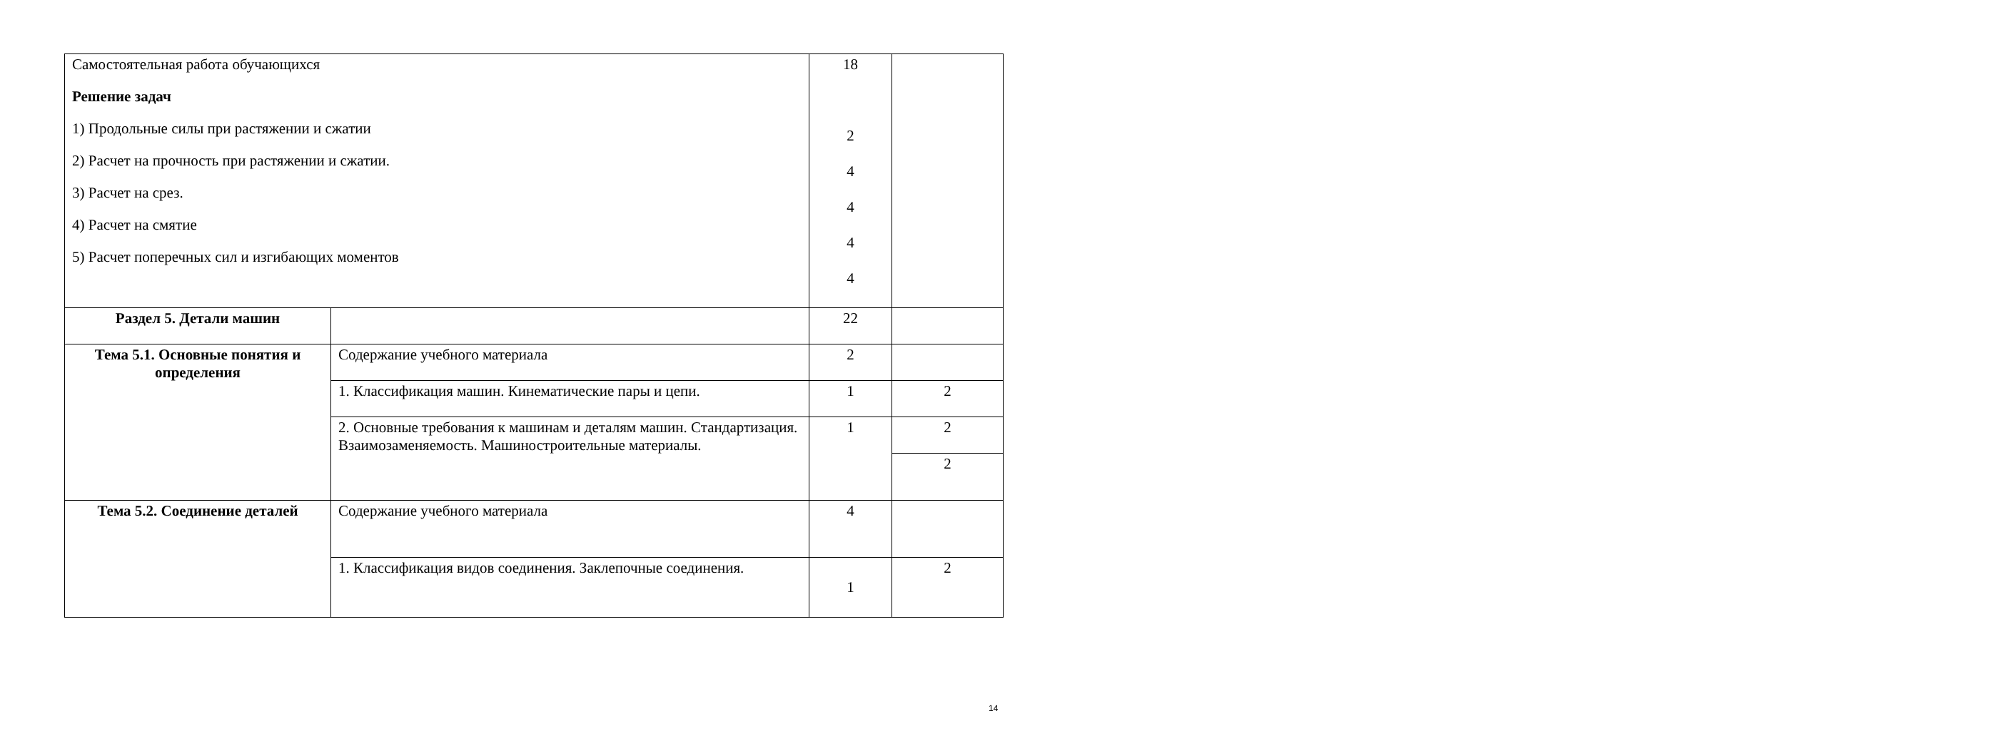| Самостоятельная работа обучающихся Решение задач 1) Продольные силы при растяжении и сжатии 2) Расчет на прочность при растяжении и сжатии. 3) Расчет на срез. 4) Расчет на смятие 5) Расчет поперечных сил и изгибающих моментов | | 18 2 4 4 4 4 | |
| Раздел 5. Детали машин | | 22 | |
| Тема 5.1. Основные понятия и определения | Содержание учебного материала | 2 | |
| | 1. Классификация машин. Кинематические пары и цепи. | 1 | 2 |
| | 2. Основные требования к машинам и деталям машин. Стандартизация. Взаимозаменяемость. Машиностроительные материалы. | 1 | 2 |
| | | | 2 |
| Тема 5.2. Соединение деталей | Содержание учебного материала | 4 | |
| | 1. Классификация видов соединения. Заклепочные соединения. | 1 | 2 |
14